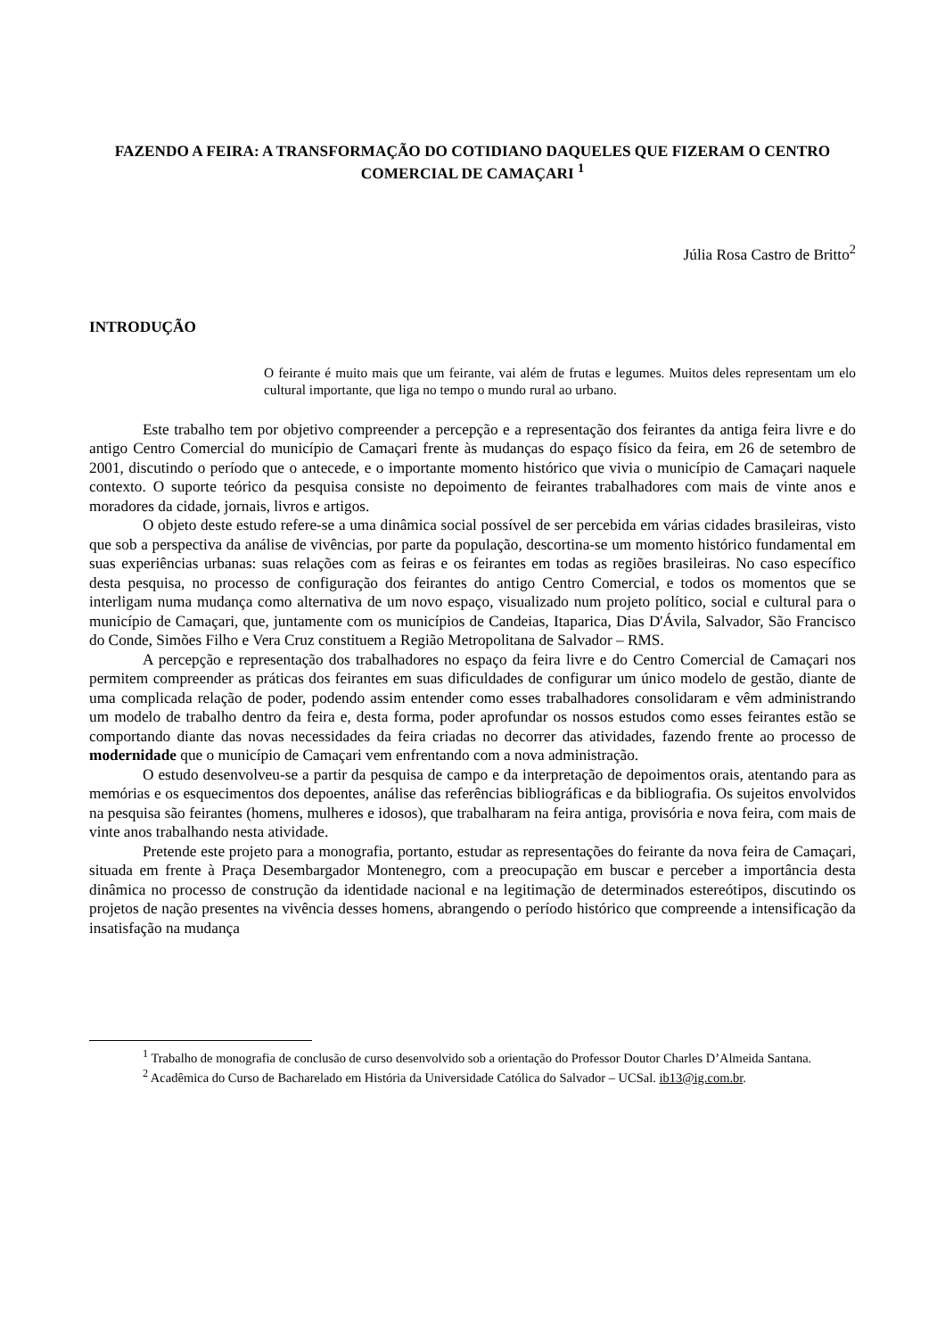FAZENDO A FEIRA: A TRANSFORMAÇÃO DO COTIDIANO DAQUELES QUE FIZERAM O CENTRO COMERCIAL DE CAMAÇARI <sup>1</sup>
Júlia Rosa Castro de Britto<sup>2</sup>
INTRODUÇÃO
O feirante é muito mais que um feirante, vai além de frutas e legumes. Muitos deles representam um elo cultural importante, que liga no tempo o mundo rural ao urbano.
Este trabalho tem por objetivo compreender a percepção e a representação dos feirantes da antiga feira livre e do antigo Centro Comercial do município de Camaçari frente às mudanças do espaço físico da feira, em 26 de setembro de 2001, discutindo o período que o antecede, e o importante momento histórico que vivia o município de Camaçari naquele contexto. O suporte teórico da pesquisa consiste no depoimento de feirantes trabalhadores com mais de vinte anos e moradores da cidade, jornais, livros e artigos.
O objeto deste estudo refere-se a uma dinâmica social possível de ser percebida em várias cidades brasileiras, visto que sob a perspectiva da análise de vivências, por parte da população, descortina-se um momento histórico fundamental em suas experiências urbanas: suas relações com as feiras e os feirantes em todas as regiões brasileiras. No caso específico desta pesquisa, no processo de configuração dos feirantes do antigo Centro Comercial, e todos os momentos que se interligam numa mudança como alternativa de um novo espaço, visualizado num projeto político, social e cultural para o município de Camaçari, que, juntamente com os municípios de Candeias, Itaparica, Dias D'Ávila, Salvador, São Francisco do Conde, Simões Filho e Vera Cruz constituem a Região Metropolitana de Salvador – RMS.
A percepção e representação dos trabalhadores no espaço da feira livre e do Centro Comercial de Camaçari nos permitem compreender as práticas dos feirantes em suas dificuldades de configurar um único modelo de gestão, diante de uma complicada relação de poder, podendo assim entender como esses trabalhadores consolidaram e vêm administrando um modelo de trabalho dentro da feira e, desta forma, poder aprofundar os nossos estudos como esses feirantes estão se comportando diante das novas necessidades da feira criadas no decorrer das atividades, fazendo frente ao processo de modernidade que o município de Camaçari vem enfrentando com a nova administração.
O estudo desenvolveu-se a partir da pesquisa de campo e da interpretação de depoimentos orais, atentando para as memórias e os esquecimentos dos depoentes, análise das referências bibliográficas e da bibliografia. Os sujeitos envolvidos na pesquisa são feirantes (homens, mulheres e idosos), que trabalharam na feira antiga, provisória e nova feira, com mais de vinte anos trabalhando nesta atividade.
Pretende este projeto para a monografia, portanto, estudar as representações do feirante da nova feira de Camaçari, situada em frente à Praça Desembargador Montenegro, com a preocupação em buscar e perceber a importância desta dinâmica no processo de construção da identidade nacional e na legitimação de determinados estereótipos, discutindo os projetos de nação presentes na vivência desses homens, abrangendo o período histórico que compreende a intensificação da insatisfação na mudança
<sup>1</sup> Trabalho de monografia de conclusão de curso desenvolvido sob a orientação do Professor Doutor Charles D’Almeida Santana.
<sup>2</sup> Acadêmica do Curso de Bacharelado em História da Universidade Católica do Salvador – UCSal. ib13@ig.com.br.